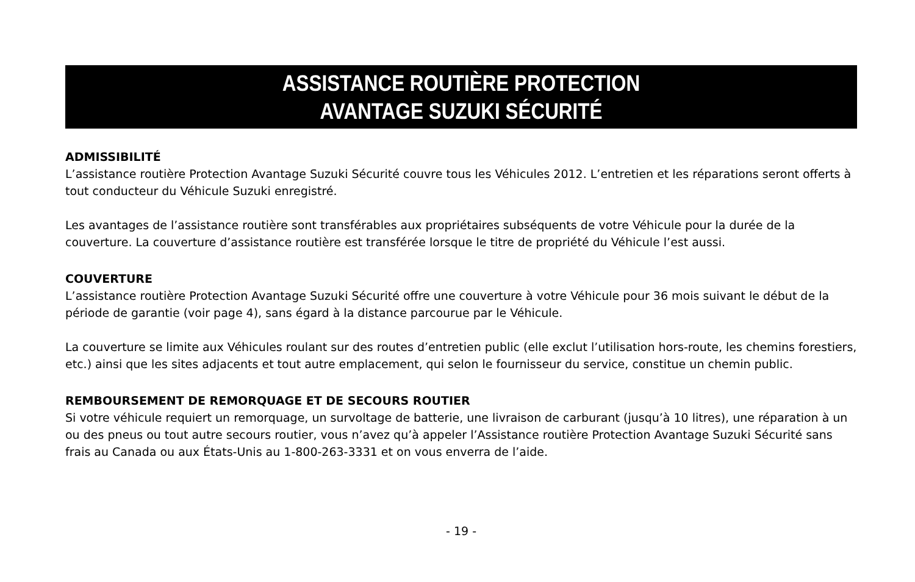ASSISTANCE ROUTIÈRE PROTECTION
AVANTAGE SUZUKI SÉCURITÉ
ADMISSIBILITÉ
L’assistance routière Protection Avantage Suzuki Sécurité couvre tous les Véhicules 2012. L’entretien et les réparations seront offerts à tout conducteur du Véhicule Suzuki enregistré.
Les avantages de l’assistance routière sont transférables aux propriétaires subséquents de votre Véhicule pour la durée de la couverture. La couverture d’assistance routière est transférée lorsque le titre de propriété du Véhicule l’est aussi.
COUVERTURE
L’assistance routière Protection Avantage Suzuki Sécurité offre une couverture à votre Véhicule pour 36 mois suivant le début de la période de garantie (voir page 4), sans égard à la distance parcourue par le Véhicule.
La couverture se limite aux Véhicules roulant sur des routes d’entretien public (elle exclut l’utilisation hors-route, les chemins forestiers, etc.) ainsi que les sites adjacents et tout autre emplacement, qui selon le fournisseur du service, constitue un chemin public.
REMBOURSEMENT DE REMORQUAGE ET DE SECOURS ROUTIER
Si votre véhicule requiert un remorquage, un survoltage de batterie, une livraison de carburant (jusqu’à 10 litres), une réparation à un ou des pneus ou tout autre secours routier, vous n’avez qu’à appeler l’Assistance routière Protection Avantage Suzuki Sécurité sans frais au Canada ou aux États-Unis au 1-800-263-3331 et on vous enverra de l’aide.
- 19 -